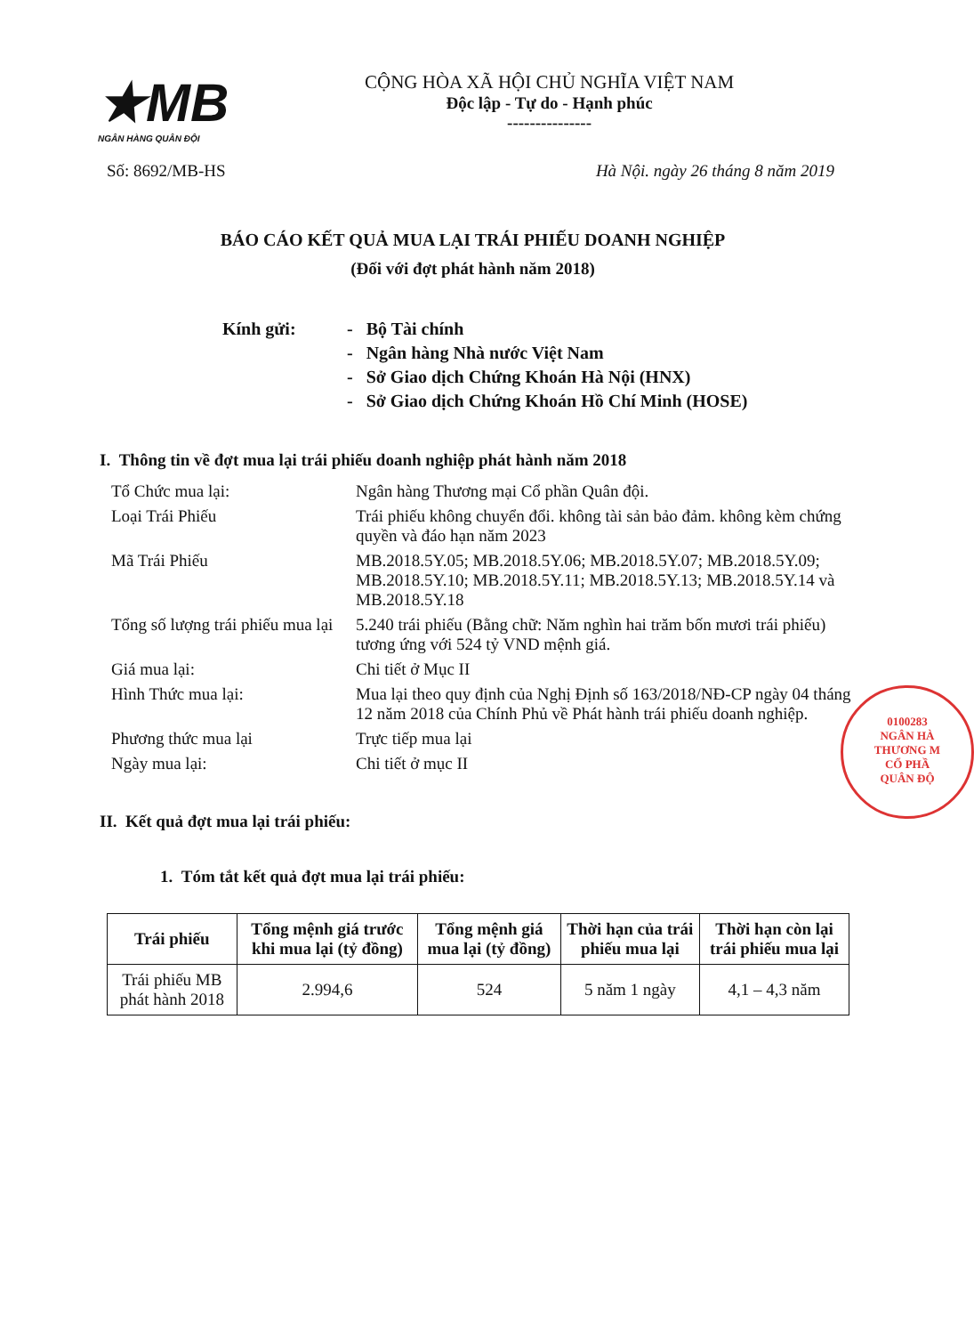★MB
NGÂN HÀNG QUÂN ĐỘI
CỘNG HÒA XÃ HỘI CHỦ NGHĨA VIỆT NAM
Độc lập - Tự do - Hạnh phúc
---------------
Số: 8692/MB-HS Hà Nội. ngày 26 tháng 8 năm 2019
BÁO CÁO KẾT QUẢ MUA LẠI TRÁI PHIẾU DOANH NGHIỆP
(Đối với đợt phát hành năm 2018)
Kính gửi: - Bộ Tài chính
- Ngân hàng Nhà nước Việt Nam
- Sở Giao dịch Chứng Khoán Hà Nội (HNX)
- Sở Giao dịch Chứng Khoán Hồ Chí Minh (HOSE)
I. Thông tin về đợt mua lại trái phiếu doanh nghiệp phát hành năm 2018
| Tổ Chức mua lại: | Ngân hàng Thương mại Cổ phần Quân đội. |
| Loại Trái Phiếu | Trái phiếu không chuyển đổi. không tài sản bảo đảm. không kèm chứng quyền và đáo hạn năm 2023 |
| Mã Trái Phiếu | MB.2018.5Y.05; MB.2018.5Y.06; MB.2018.5Y.07; MB.2018.5Y.09; MB.2018.5Y.10; MB.2018.5Y.11; MB.2018.5Y.13; MB.2018.5Y.14 và MB.2018.5Y.18 |
| Tổng số lượng trái phiếu mua lại | 5.240 trái phiếu (Bằng chữ: Năm nghìn hai trăm bốn mươi trái phiếu) tương ứng với 524 tỷ VND mệnh giá. |
| Giá mua lại: | Chi tiết ở Mục II |
| Hình Thức mua lại: | Mua lại theo quy định của Nghị Định số 163/2018/NĐ-CP ngày 04 tháng 12 năm 2018 của Chính Phủ về Phát hành trái phiếu doanh nghiệp. |
| Phương thức mua lại | Trực tiếp mua lại |
| Ngày mua lại: | Chi tiết ở mục II |
II. Kết quả đợt mua lại trái phiếu:
1. Tóm tắt kết quả đợt mua lại trái phiếu:
| Trái phiếu | Tổng mệnh giá trước khi mua lại (tỷ đồng) | Tổng mệnh giá mua lại (tỷ đồng) | Thời hạn của trái phiếu mua lại | Thời hạn còn lại trái phiếu mua lại |
| --- | --- | --- | --- | --- |
| Trái phiếu MB phát hành 2018 | 2.994,6 | 524 | 5 năm 1 ngày | 4,1 – 4,3 năm |
0100283
NGÂN HÀ
THƯƠNG M
CỔ PHẦ
QUÂN ĐỘ